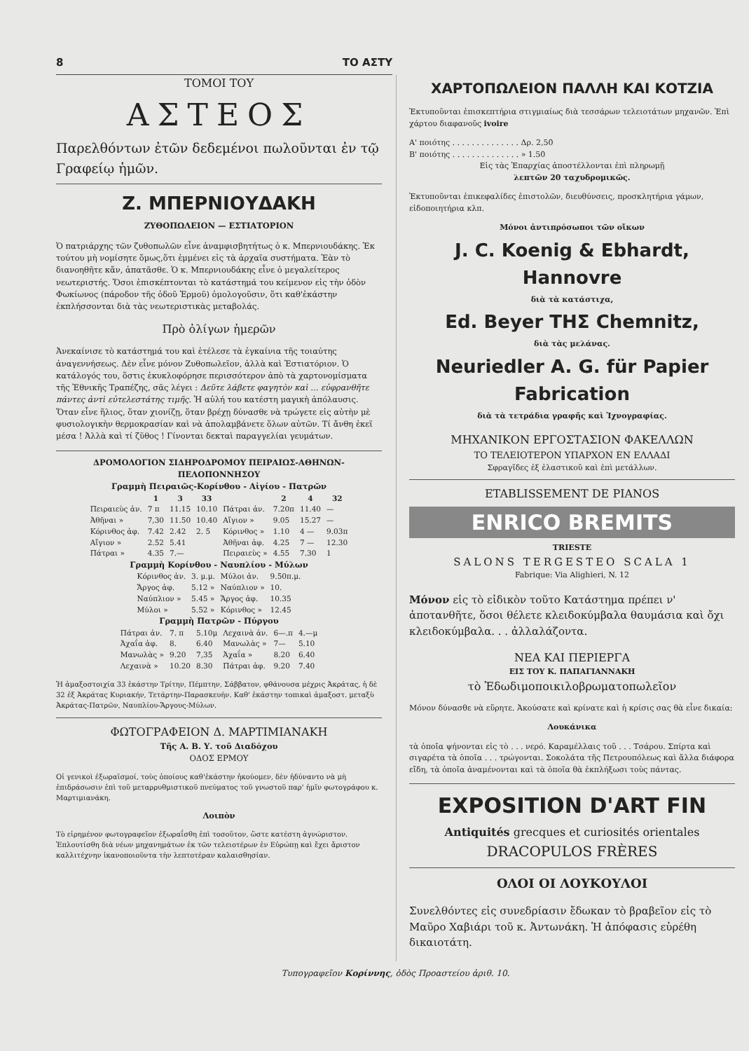8 ΤΟ ΑΣΤΥ
ΤΟΜΟΙ ΤΟΥ
ΑΣΤΕΟΣ
Παρελθόντων ἐτῶν δεδεμένοι πωλοῦνται ἐν τῷ Γραφείῳ ἡμῶν.
Ζ. ΜΠΕΡΝΙΟΥΔΑΚΗ
ΖΥΘΟΠΩΛΕΙΟΝ — ΕΣΤΙΑΤΟΡΙΟΝ
Ὁ πατριάρχης τῶν ζυθοπωλῶν εἶνε ἀναμφισβητήτως ὁ κ. Μπερνιουδάκης. Ἐκ τούτου μὴ νομίσητε ὅμως,ὅτι ἐμμένει εἰς τὰ ἀρχαῖα συστήματα. Ἐὰν τὸ διανοηθῆτε κἄν, ἀπατᾶσθε. Ὁ κ. Μπερνιουδάκης εἶνε ὁ μεγαλείτερος νεωτεριστής. Ὅσοι ἐπισκέπτονται τὸ κατάστημά του κείμενον εἰς τὴν ὁδὸν Φωκίωνος (πάροδον τῆς ὁδοῦ Ἑρμοῦ) ὁμολογοῦσιν, ὅτι καθ'ἑκάστην ἐκπλήσσονται διὰ τὰς νεωτεριστικὰς μεταβολάς.
Πρὸ ὀλίγων ἡμερῶν
Ἀνεκαίνισε τὸ κατάστημά του καὶ ἐτέλεσε τὰ ἐγκαίνια τῆς τοιαύτης ἀναγεννήσεως. Δὲν εἶνε μόνον Ζυθοπωλεῖον, ἀλλὰ καὶ Ἑστιατόριον. Ὁ κατάλογός του, ὅστις ἐκυκλοφόρησε περισσότερον ἀπὸ τὰ χαρτονομίσματα τῆς Ἐθνικῆς Τραπέζης, σᾶς λέγει : Δεῦτε λάβετε φαγητὸν καὶ ... εὐφρανθῆτε πάντες ἀντὶ εὐτελεστάτης τιμῆς. Ἡ αὐλή του κατέστη μαγικὴ ἀπόλαυσις. Ὅταν εἶνε ἥλιος, ὅταν χιονίζῃ, ὅταν βρέχῃ δύνασθε νὰ τρώγετε εἰς αὐτὴν μὲ φυσιολογικὴν θερμοκρασίαν καὶ νὰ ἀπολαμβάνετε ὅλων αὐτῶν. Τί ἄνθη ἐκεῖ μέσα ! Ἀλλὰ καὶ τί ζῦθος ! Γίνονται δεκταὶ παραγγελίαι γευμάτων.
ΔΡΟΜΟΛΟΓΙΟΝ ΣΙΔΗΡΟΔΡΟΜΟΥ ΠΕΙΡΑΙΩΣ-ΑΘΗΝΩΝ-ΠΕΛΟΠΟΝΝΗΣΟΥ
Γραμμὴ Πειραιῶς-Κορίνθου - Αἰγίου - Πατρῶν
| | 1 | 3 | 33 | | 2 | 4 | 32 |
| --- | --- | --- | --- | --- | --- | --- | --- |
| Πειραιεὺς ἀν. | 7 π | 11.15 | 10.10 | Πάτραι ἀν. | 7.20π | 11.40 | — |
| Ἀθῆναι » | 7,30 | 11.50 | 10.40 | Αἴγιον » | 9.05 | 15.27 | — |
| Κόρινθος ἀφ. | 7.42 | 2.42 | 2. 5 | Κόρινθος » | 1.10 | 4 — | 9.03π |
| Αἴγιον » | 2.52 | 5.41 | | Ἀθῆναι ἀφ. | 4.25 | 7 — | 12.30 |
| Πάτραι » | 4.35 | 7.— | | Πειραιεὺς » | 4.55 | 7.30 | 1 |
Γραμμὴ Κορίνθου - Ναυπλίου - Μύλων
| Κόρινθος ἀν. | 3. μ.μ. | Μύλοι ἀν. | 9.50π.μ. |
| Ἄργος ἀφ. | 5.12 » | Ναύπλιον » | 10. |
| Ναύπλιον » | 5.45 » | Ἄργος ἀφ. | 10.35 |
| Μύλοι » | 5.52 » | Κόρινθος » | 12.45 |
Γραμμὴ Πατρῶν - Πύργου
| Πάτραι ἀν. | 7. π | 5.10μ | Λεχαινὰ ἀν. | 6—.π | 4.—μ |
| Ἀχαΐα ἀφ. | 8. | 6.40 | Μανωλὰς » | 7— | 5.10 |
| Μανωλὰς » | 9.20 | 7,35 | Ἀχαΐα » | 8.20 | 6.40 |
| Λεχαινὰ » | 10.20 | 8.30 | Πάτραι ἀφ. | 9.20 | 7.40 |
Ἡ ἁμαξοστοιχία 33 ἑκάστην Τρίτην, Πέμπτην, Σάββατον, φθάνουσα μέχρις Ἀκράτας, ἡ δὲ 32 ἐξ Ἀκράτας Κυριακήν, Τετάρτην-Παρασκευήν. Καθ' ἑκάστην τοπικαὶ ἁμαξοστ. μεταξὺ Ἀκράτας-Πατρῶν, Ναυπλίου-Ἄργους-Μύλων.
ΦΩΤΟΓΡΑΦΕΙΟΝ Δ. ΜΑΡΤΙΜΙΑΝΑΚΗ
Τῆς Α. Β. Υ. τοῦ Διαδόχου
ΟΔΟΣ ΕΡΜΟΥ
Οἱ γενικοὶ ἐξωραϊσμοί, τοὺς ὁποίους καθ'ἑκάστην ἠκούομεν, δὲν ἠδύναντο νὰ μὴ ἐπιδράσωσιν ἐπὶ τοῦ μεταρρυθμιστικοῦ πνεύματος τοῦ γνωστοῦ παρ' ἡμῖν φωτογράφου κ. Μαρτιμιανάκη.
Λοιπὸν
Τὸ εἰρημένον φωτογραφεῖον ἐξωραΐσθη ἐπὶ τοσοῦτον, ὥστε κατέστη ἀγνώριστον. Ἐπλουτίσθη διὰ νέων μηχανημάτων ἐκ τῶν τελειοτέρων ἐν Εὐρώπῃ καὶ ἔχει ἄριστον καλλιτέχνην ἱκανοποιοῦντα τὴν λεπτοτέραν καλαισθησίαν.
ΧΑΡΤΟΠΩΛΕΙΟΝ ΠΑΛΛΗ ΚΑΙ ΚΟΤΖΙΑ
Ἐκτυποῦνται ἐπισκεπτήρια στιγμιαίως διὰ τεσσάρων τελειοτάτων μηχανῶν. Ἐπὶ χάρτου διαφανοῦς ivoire
Α' ποιότης . . . . . . . . . . . . . . Δρ. 2,50
Β' ποιότης . . . . . . . . . . . . . . » 1.50
Εἰς τὰς Ἐπαρχίας ἀποστέλλονται ἐπὶ πληρωμῇ
λεπτῶν 20 ταχυδρομικῶς.
Ἐκτυποῦνται ἐπικεφαλίδες ἐπιστολῶν, διευθύνσεις, προσκλητήρια γάμων, εἰδοποιητήρια κλπ.
Μόνοι ἀντιπρόσωποι τῶν οἴκων
J. C. Koenig & Ebhardt, Hannovre
διὰ τὰ κατάστιχα,
Ed. Beyer ΤΗΣ Chemnitz,
διὰ τὰς μελάνας.
Neuriedler A. G. für Papier Fabrication
διὰ τὰ τετράδια γραφῆς καὶ Ἰχνογραφίας.
ΜΗΧΑΝΙΚΟΝ ΕΡΓΟΣΤΑΣΙΟΝ ΦΑΚΕΛΛΩΝ
ΤΟ ΤΕΛΕΙΟΤΕΡΟΝ ΥΠΑΡΧΟΝ ΕΝ ΕΛΛΑΔΙ
Σφραγῖδες ἐξ ἐλαστικοῦ καὶ ἐπὶ μετάλλων.
ETABLISSEMENT DE PIANOS
ENRICO BREMITS
TRIESTE
SALONS TERGESTEO SCALA 1
Fabrique: Via Alighieri, N. 12
Μόνον εἰς τὸ εἰδικὸν τοῦτο Κατάστημα πρέπει ν' ἀποτανθῆτε, ὅσοι θέλετε κλειδοκύμβαλα θαυμάσια καὶ ὄχι κλειδοκύμβαλα. . . ἀλλαλάζοντα.
ΝΕΑ ΚΑΙ ΠΕΡΙΕΡΓΑ
ΕΙΣ ΤΟΥ Κ. ΠΑΠΑΓΙΑΝΝΑΚΗ
τὸ Ἐδωδιμοποικιλοβρωματοπωλεῖον
Μόνον δύνασθε νὰ εὕρητε. Ἀκούσατε καὶ κρίνατε καὶ ἡ κρίσις σας θὰ εἶνε δικαία:
Λουκάνικα
τὰ ὁποῖα ψήνονται εἰς τὸ . . . νερό. Καραμέλλαις τοῦ . . . Τσάρου. Σπίρτα καὶ σιγαρέτα τὰ ὁποῖα . . . τρώγονται. Σοκολάτα τῆς Πετρουπόλεως καὶ ἄλλα διάφορα εἴδη, τὰ ὁποῖα ἀναμένονται καὶ τὰ ὁποῖα θὰ ἐκπλήξωσι τοὺς πάντας.
EXPOSITION D'ART FIN
Antiquités grecques et curiosités orientales
DRACOPULOS FRÈRES
ΟΛΟΙ ΟΙ ΛΟΥΚΟΥΛΟΙ
Συνελθόντες εἰς συνεδρίασιν ἔδωκαν τὸ βραβεῖον εἰς τὸ Μαῦρο Χαβιάρι τοῦ κ. Ἀντωνάκη. Ἡ ἀπόφασις εὑρέθη δικαιοτάτη.
Τυπογραφεῖον Κορίννης, ὁδὸς Προαστείου ἀριθ. 10.